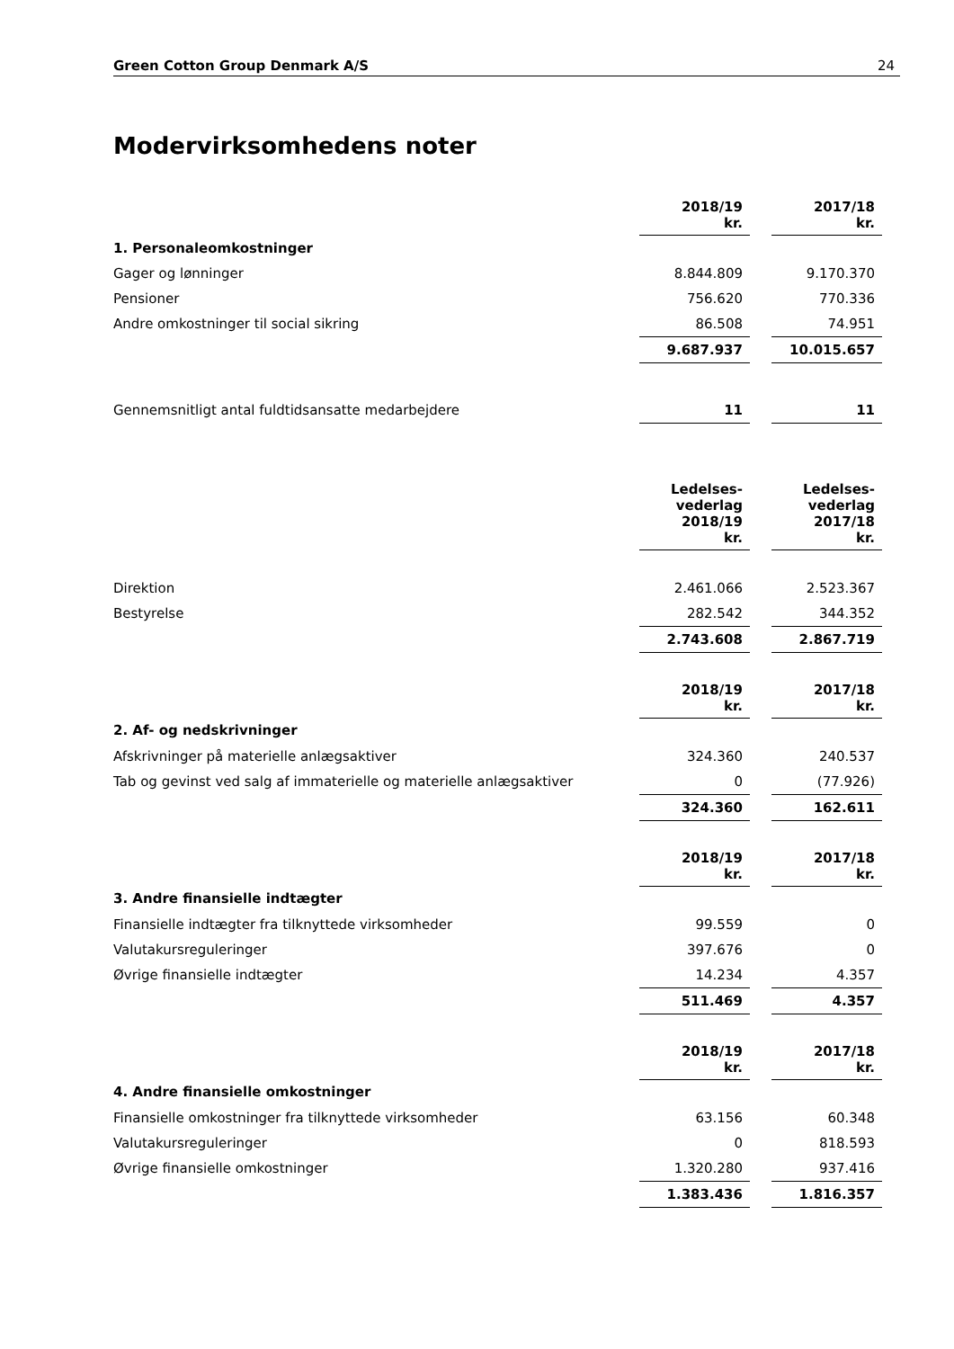Green Cotton Group Denmark A/S 24
Modervirksomhedens noter
| | 2018/19 kr. | | 2017/18 kr. |
| 1. Personaleomkostninger | | | |
| Gager og lønninger | 8.844.809 | | 9.170.370 |
| Pensioner | 756.620 | | 770.336 |
| Andre omkostninger til social sikring | 86.508 | | 74.951 |
| | 9.687.937 | | 10.015.657 |
| Gennemsnitligt antal fuldtidsansatte medarbejdere | 11 | | 11 |
| | Ledelses- vederlag 2018/19 kr. | | Ledelses- vederlag 2017/18 kr. |
| Direktion | 2.461.066 | | 2.523.367 |
| Bestyrelse | 282.542 | | 344.352 |
| | 2.743.608 | | 2.867.719 |
| | 2018/19 kr. | | 2017/18 kr. |
| 2. Af- og nedskrivninger | | | |
| Afskrivninger på materielle anlægsaktiver | 324.360 | | 240.537 |
| Tab og gevinst ved salg af immaterielle og materielle anlægsaktiver | 0 | | (77.926) |
| | 324.360 | | 162.611 |
| | 2018/19 kr. | | 2017/18 kr. |
| 3. Andre finansielle indtægter | | | |
| Finansielle indtægter fra tilknyttede virksomheder | 99.559 | | 0 |
| Valutakursreguleringer | 397.676 | | 0 |
| Øvrige finansielle indtægter | 14.234 | | 4.357 |
| | 511.469 | | 4.357 |
| | 2018/19 kr. | | 2017/18 kr. |
| 4. Andre finansielle omkostninger | | | |
| Finansielle omkostninger fra tilknyttede virksomheder | 63.156 | | 60.348 |
| Valutakursreguleringer | 0 | | 818.593 |
| Øvrige finansielle omkostninger | 1.320.280 | | 937.416 |
| | 1.383.436 | | 1.816.357 |